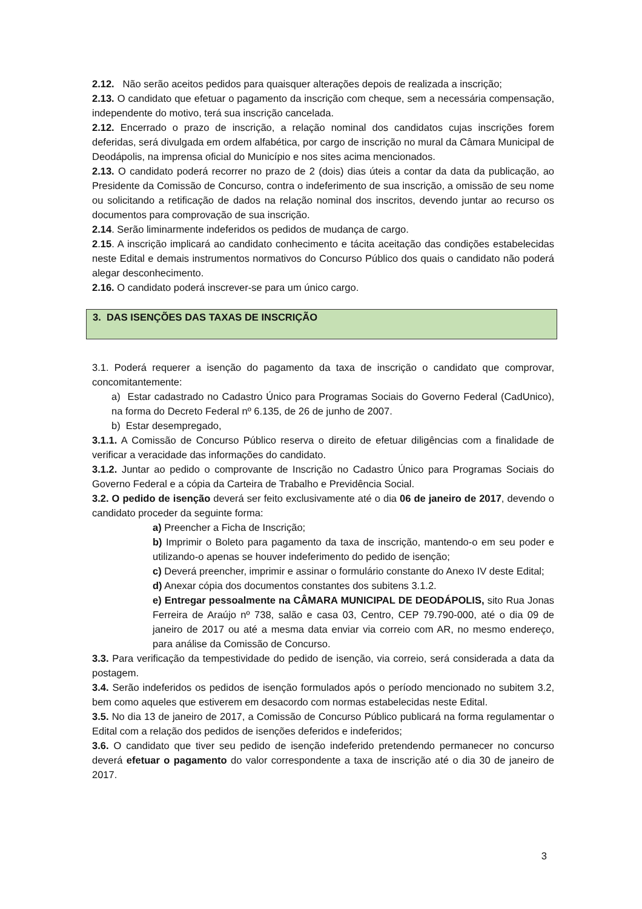2.12. Não serão aceitos pedidos para quaisquer alterações depois de realizada a inscrição;
2.13. O candidato que efetuar o pagamento da inscrição com cheque, sem a necessária compensação, independente do motivo, terá sua inscrição cancelada.
2.12. Encerrado o prazo de inscrição, a relação nominal dos candidatos cujas inscrições forem deferidas, será divulgada em ordem alfabética, por cargo de inscrição no mural da Câmara Municipal de Deodápolis, na imprensa oficial do Município e nos sites acima mencionados.
2.13. O candidato poderá recorrer no prazo de 2 (dois) dias úteis a contar da data da publicação, ao Presidente da Comissão de Concurso, contra o indeferimento de sua inscrição, a omissão de seu nome ou solicitando a retificação de dados na relação nominal dos inscritos, devendo juntar ao recurso os documentos para comprovação de sua inscrição.
2.14. Serão liminarmente indeferidos os pedidos de mudança de cargo.
2.15. A inscrição implicará ao candidato conhecimento e tácita aceitação das condições estabelecidas neste Edital e demais instrumentos normativos do Concurso Público dos quais o candidato não poderá alegar desconhecimento.
2.16. O candidato poderá inscrever-se para um único cargo.
3. DAS ISENÇÕES DAS TAXAS DE INSCRIÇÃO
3.1. Poderá requerer a isenção do pagamento da taxa de inscrição o candidato que comprovar, concomitantemente:
a) Estar cadastrado no Cadastro Único para Programas Sociais do Governo Federal (CadUnico), na forma do Decreto Federal nº 6.135, de 26 de junho de 2007.
b) Estar desempregado,
3.1.1. A Comissão de Concurso Público reserva o direito de efetuar diligências com a finalidade de verificar a veracidade das informações do candidato.
3.1.2. Juntar ao pedido o comprovante de Inscrição no Cadastro Único para Programas Sociais do Governo Federal e a cópia da Carteira de Trabalho e Previdência Social.
3.2. O pedido de isenção deverá ser feito exclusivamente até o dia 06 de janeiro de 2017, devendo o candidato proceder da seguinte forma:
a) Preencher a Ficha de Inscrição;
b) Imprimir o Boleto para pagamento da taxa de inscrição, mantendo-o em seu poder e utilizando-o apenas se houver indeferimento do pedido de isenção;
c) Deverá preencher, imprimir e assinar o formulário constante do Anexo IV deste Edital;
d) Anexar cópia dos documentos constantes dos subitens 3.1.2.
e) Entregar pessoalmente na CÂMARA MUNICIPAL DE DEODÁPOLIS, sito Rua Jonas Ferreira de Araújo nº 738, salão e casa 03, Centro, CEP 79.790-000, até o dia 09 de janeiro de 2017 ou até a mesma data enviar via correio com AR, no mesmo endereço, para análise da Comissão de Concurso.
3.3. Para verificação da tempestividade do pedido de isenção, via correio, será considerada a data da postagem.
3.4. Serão indeferidos os pedidos de isenção formulados após o período mencionado no subitem 3.2, bem como aqueles que estiverem em desacordo com normas estabelecidas neste Edital.
3.5. No dia 13 de janeiro de 2017, a Comissão de Concurso Público publicará na forma regulamentar o Edital com a relação dos pedidos de isenções deferidos e indeferidos;
3.6. O candidato que tiver seu pedido de isenção indeferido pretendendo permanecer no concurso deverá efetuar o pagamento do valor correspondente a taxa de inscrição até o dia 30 de janeiro de 2017.
3